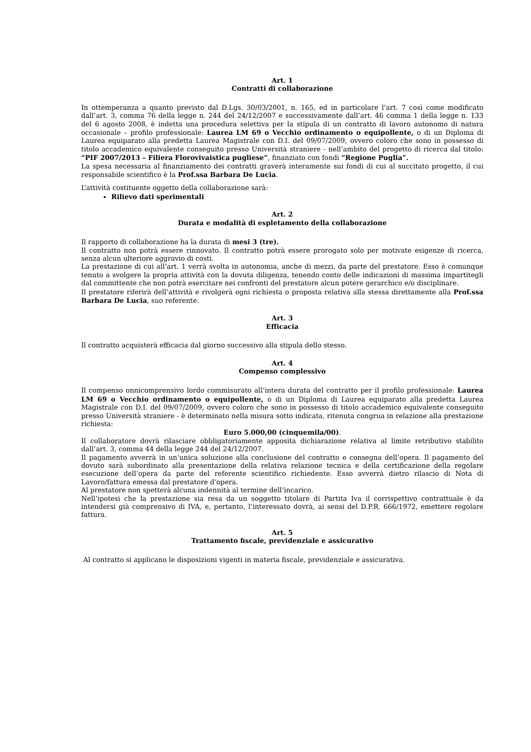Art. 1
Contratti di collaborazione
In ottemperanza a quanto previsto dal D.Lgs. 30/03/2001, n. 165, ed in particolare l’art. 7 così come modificato dall’art. 3, comma 76 della legge n. 244 del 24/12/2007 e successivamente dall’art. 46 comma 1 della legge n. 133 del 6 agosto 2008, è indetta una procedura selettiva per la stipula di un contratto di lavoro autonomo di natura occasionale – profilo professionale: Laurea LM 69 o Vecchio ordinamento o equipollente, o di un Diploma di Laurea equiparato alla predetta Laurea Magistrale con D.I. del 09/07/2009, ovvero coloro che sono in possesso di titolo accademico equivalente conseguito presso Università straniere - nell’ambito del progetto di ricerca dal titolo: “PIF 2007/2013 – Filiera Florovivaistica pugliese”, finanziato con fondi “Regione Puglia”.
La spesa necessaria al finanziamento dei contratti graverà interamente sui fondi di cui al succitato progetto, il cui responsabile scientifico è la Prof.ssa Barbara De Lucia.
L’attività costituente oggetto della collaborazione sarà:
Rilievo dati sperimentali
Art. 2
Durata e modalità di espletamento della collaborazione
Il rapporto di collaborazione ha la durata di mesi 3 (tre).
Il contratto non potrà essere rinnovato. Il contratto potrà essere prorogato solo per motivate esigenze di ricerca, senza alcun ulteriore aggravio di costi.
La prestazione di cui all’art. 1 verrà svolta in autonomia, anche di mezzi, da parte del prestatore. Esso è comunque tenuto a svolgere la propria attività con la dovuta diligenza, tenendo conto delle indicazioni di massima impartitegli dal committente che non potrà esercitare nei confronti del prestatore alcun potere gerarchico e/o disciplinare.
Il prestatore riferirà dell’attività e rivolgerà ogni richiesta o proposta relativa alla stessa direttamente alla Prof.ssa Barbara De Lucia, suo referente.
Art. 3
Efficacia
Il contratto acquisterà efficacia dal giorno successivo alla stipula dello stesso.
Art. 4
Compenso complessivo
Il compenso onnicomprensivo lordo commisurato all’intera durata del contratto per il profilo professionale: Laurea LM 69 o Vecchio ordinamento o equipollente, o di un Diploma di Laurea equiparato alla predetta Laurea Magistrale con D.I. del 09/07/2009, ovvero coloro che sono in possesso di titolo accademico equivalente conseguito presso Università straniere - è determinato nella misura sotto indicata, ritenuta congrua in relazione alla prestazione richiesta:
Euro 5.000,00 (cinquemila/00).
Il collaboratore dovrà rilasciare obbligatoriamente apposita dichiarazione relativa al limite retributivo stabilito dall’art. 3, comma 44 della legge 244 del 24/12/2007.
Il pagamento avverrà in un’unica soluzione alla conclusione del contratto e consegna dell’opera. Il pagamento del dovuto sarà subordinato alla presentazione della relativa relazione tecnica e della certificazione della regolare esecuzione dell’opera da parte del referente scientifico richiedente. Esso avverrà dietro rilascio di Nota di Lavoro/fattura emessa dal prestatore d’opera.
Al prestatore non spetterà alcuna indennità al termine dell’incarico.
Nell’ipotesi che la prestazione sia resa da un soggetto titolare di Partita Iva il corrispettivo contrattuale è da intendersi già comprensivo di IVA, e, pertanto, l’interessato dovrà, ai sensi del D.P.R. 666/1972, emettere regolare fattura.
Art. 5
Trattamento fiscale, previdenziale e assicurativo
Al contratto si applicano le disposizioni vigenti in materia fiscale, previdenziale e assicurativa.